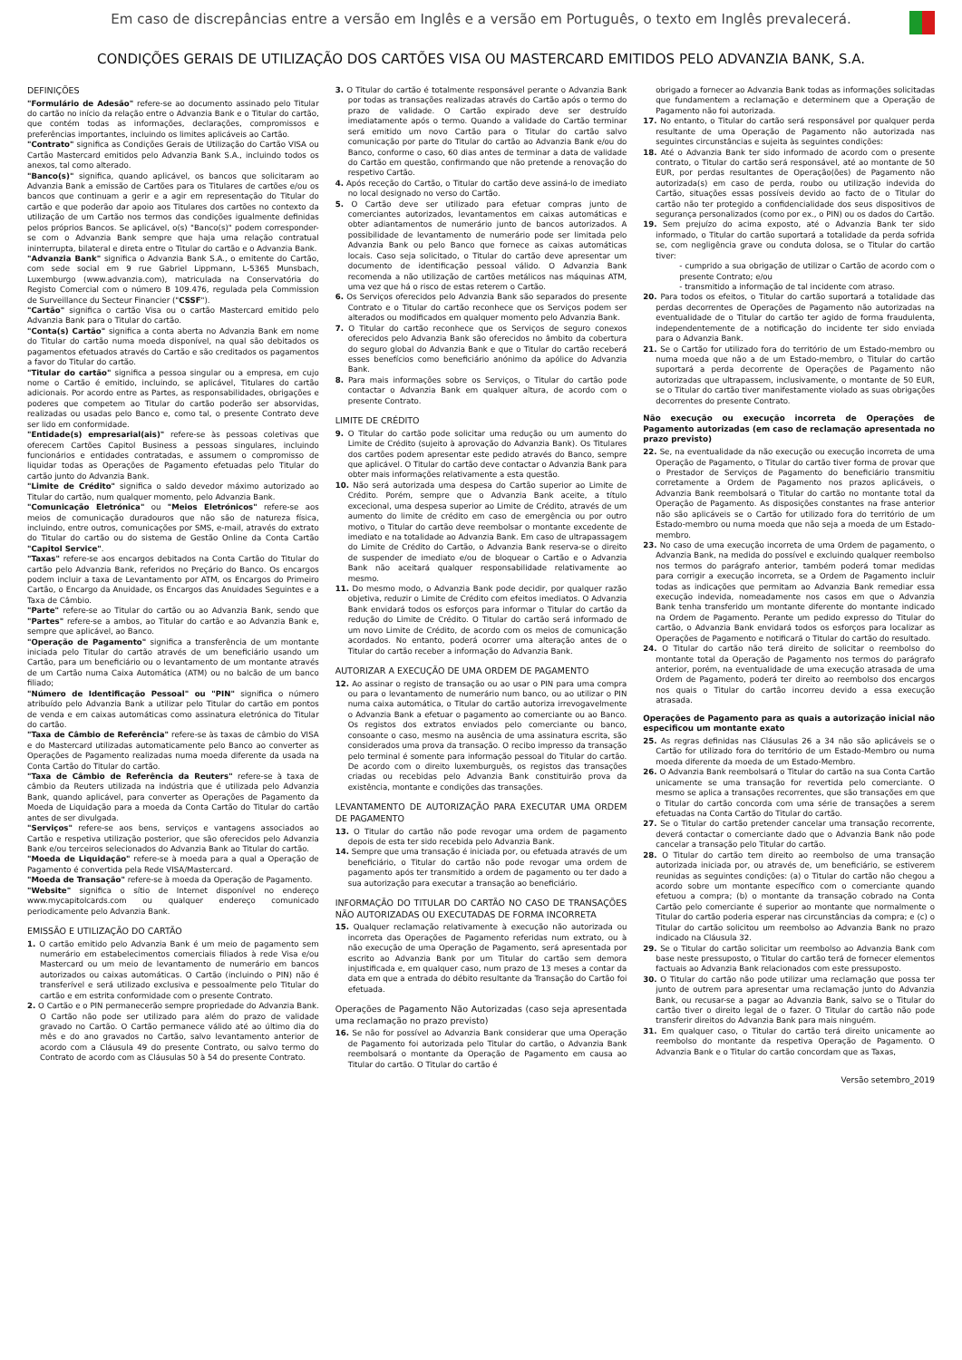Em caso de discrepâncias entre a versão em Inglês e a versão em Português, o texto em Inglês prevalecerá.
CONDIÇÕES GERAIS DE UTILIZAÇÃO DOS CARTÕES VISA OU MASTERCARD EMITIDOS PELO ADVANZIA BANK, S.A.
DEFINIÇÕES
"Formulário de Adesão" refere-se ao documento assinado pelo Titular do cartão no início da relação entre o Advanzia Bank e o Titular do cartão, que contém todas as informações, declarações, compromissos e preferências importantes, incluindo os limites aplicáveis ao Cartão.
"Contrato" significa as Condições Gerais de Utilização do Cartão VISA ou Cartão Mastercard emitidos pelo Advanzia Bank S.A., incluindo todos os anexos, tal como alterado.
"Banco(s)" significa, quando aplicável, os bancos que solicitaram ao Advanzia Bank a emissão de Cartões para os Titulares de cartões e/ou os bancos que continuam a gerir e a agir em representação do Titular do cartão e que poderão dar apoio aos Titulares dos cartões no contexto da utilização de um Cartão nos termos das condições igualmente definidas pelos próprios Bancos. Se aplicável, o(s) "Banco(s)" podem corresponder-se com o Advanzia Bank sempre que haja uma relação contratual ininterrupta, bilateral e direta entre o Titular do cartão e o Advanzia Bank.
"Advanzia Bank" significa o Advanzia Bank S.A., o emitente do Cartão, com sede social em 9 rue Gabriel Lippmann, L-5365 Munsbach, Luxemburgo (www.advanzia.com), matriculada na Conservatória do Registo Comercial com o número B 109.476, regulada pela Commission de Surveillance du Secteur Financier ("CSSF").
"Cartão" significa o cartão Visa ou o cartão Mastercard emitido pelo Advanzia Bank para o Titular do cartão.
"Conta(s) Cartão" significa a conta aberta no Advanzia Bank em nome do Titular do cartão numa moeda disponível, na qual são debitados os pagamentos efetuados através do Cartão e são creditados os pagamentos a favor do Titular do cartão.
"Titular do cartão" significa a pessoa singular ou a empresa, em cujo nome o Cartão é emitido, incluindo, se aplicável, Titulares do cartão adicionais. Por acordo entre as Partes, as responsabilidades, obrigações e poderes que competem ao Titular do cartão poderão ser absorvidas, realizadas ou usadas pelo Banco e, como tal, o presente Contrato deve ser lido em conformidade.
"Entidade(s) empresarial(ais)" refere-se às pessoas coletivas que oferecem Cartões Capitol Business a pessoas singulares, incluindo funcionários e entidades contratadas, e assumem o compromisso de liquidar todas as Operações de Pagamento efetuadas pelo Titular do cartão junto do Advanzia Bank.
"Limite de Crédito" significa o saldo devedor máximo autorizado ao Titular do cartão, num qualquer momento, pelo Advanzia Bank.
"Comunicação Eletrónica" ou "Meios Eletrónicos" refere-se aos meios de comunicação duradouros que não são de natureza física, incluindo, entre outros, comunicações por SMS, e-mail, através do extrato do Titular do cartão ou do sistema de Gestão Online da Conta Cartão "Capitol Service".
"Taxas" refere-se aos encargos debitados na Conta Cartão do Titular do cartão pelo Advanzia Bank, referidos no Preçário do Banco. Os encargos podem incluir a taxa de Levantamento por ATM, os Encargos do Primeiro Cartão, o Encargo da Anuidade, os Encargos das Anuidades Seguintes e a Taxa de Câmbio.
"Parte" refere-se ao Titular do cartão ou ao Advanzia Bank, sendo que "Partes" refere-se a ambos, ao Titular do cartão e ao Advanzia Bank e, sempre que aplicável, ao Banco.
"Operação de Pagamento" significa a transferência de um montante iniciada pelo Titular do cartão através de um beneficiário usando um Cartão, para um beneficiário ou o levantamento de um montante através de um Cartão numa Caixa Automática (ATM) ou no balcão de um banco filiado;
"Número de Identificação Pessoal" ou "PIN" significa o número atribuído pelo Advanzia Bank a utilizar pelo Titular do cartão em pontos de venda e em caixas automáticas como assinatura eletrónica do Titular do cartão.
"Taxa de Câmbio de Referência" refere-se às taxas de câmbio do VISA e do Mastercard utilizadas automaticamente pelo Banco ao converter as Operações de Pagamento realizadas numa moeda diferente da usada na Conta Cartão do Titular do cartão.
"Taxa de Câmbio de Referência da Reuters" refere-se à taxa de câmbio da Reuters utilizada na indústria que é utilizada pelo Advanzia Bank, quando aplicável, para converter as Operações de Pagamento da Moeda de Liquidação para a moeda da Conta Cartão do Titular do cartão antes de ser divulgada.
"Serviços" refere-se aos bens, serviços e vantagens associados ao Cartão e respetiva utilização posterior, que são oferecidos pelo Advanzia Bank e/ou terceiros selecionados do Advanzia Bank ao Titular do cartão.
"Moeda de Liquidação" refere-se à moeda para a qual a Operação de Pagamento é convertida pela Rede VISA/Mastercard.
"Moeda de Transação" refere-se à moeda da Operação de Pagamento.
"Website" significa o sítio de Internet disponível no endereço www.mycapitolcards.com ou qualquer endereço comunicado periodicamente pelo Advanzia Bank.
EMISSÃO E UTILIZAÇÃO DO CARTÃO
1. O cartão emitido pelo Advanzia Bank é um meio de pagamento sem numerário em estabelecimentos comerciais filiados à rede Visa e/ou Mastercard ou um meio de levantamento de numerário em bancos autorizados ou caixas automáticas. O Cartão (incluindo o PIN) não é transferível e será utilizado exclusiva e pessoalmente pelo Titular do cartão e em estrita conformidade com o presente Contrato.
2. O Cartão e o PIN permanecerão sempre propriedade do Advanzia Bank. O Cartão não pode ser utilizado para além do prazo de validade gravado no Cartão. O Cartão permanece válido até ao último dia do mês e do ano gravados no Cartão, salvo levantamento anterior de acordo com a Cláusula 49 do presente Contrato, ou salvo termo do Contrato de acordo com as Cláusulas 50 à 54 do presente Contrato.
3. O Titular do cartão é totalmente responsável perante o Advanzia Bank por todas as transações realizadas através do Cartão após o termo do prazo de validade. O Cartão expirado deve ser destruído imediatamente após o termo. Quando a validade do Cartão terminar será emitido um novo Cartão para o Titular do cartão salvo comunicação por parte do Titular do cartão ao Advanzia Bank e/ou do Banco, conforme o caso, 60 dias antes de terminar a data de validade do Cartão em questão, confirmando que não pretende a renovação do respetivo Cartão.
4. Após receção do Cartão, o Titular do cartão deve assiná-lo de imediato no local designado no verso do Cartão.
5. O Cartão deve ser utilizado para efetuar compras junto de comerciantes autorizados, levantamentos em caixas automáticas e obter adiantamentos de numerário junto de bancos autorizados. A possibilidade de levantamento de numerário pode ser limitada pelo Advanzia Bank ou pelo Banco que fornece as caixas automáticas locais. Caso seja solicitado, o Titular do cartão deve apresentar um documento de identificação pessoal válido. O Advanzia Bank recomenda a não utilização de cartões metálicos nas máquinas ATM, uma vez que há o risco de estas reterem o Cartão.
6. Os Serviços oferecidos pelo Advanzia Bank são separados do presente Contrato e o Titular do cartão reconhece que os Serviços podem ser alterados ou modificados em qualquer momento pelo Advanzia Bank.
7. O Titular do cartão reconhece que os Serviços de seguro conexos oferecidos pelo Advanzia Bank são oferecidos no âmbito da cobertura do seguro global do Advanzia Bank e que o Titular do cartão receberá esses benefícios como beneficiário anónimo da apólice do Advanzia Bank.
8. Para mais informações sobre os Serviços, o Titular do cartão pode contactar o Advanzia Bank em qualquer altura, de acordo com o presente Contrato.
LIMITE DE CRÉDITO
9. O Titular do cartão pode solicitar uma redução ou um aumento do Limite de Crédito (sujeito à aprovação do Advanzia Bank). Os Titulares dos cartões podem apresentar este pedido através do Banco, sempre que aplicável. O Titular do cartão deve contactar o Advanzia Bank para obter mais informações relativamente a esta questão.
10. Não será autorizada uma despesa do Cartão superior ao Limite de Crédito. Porém, sempre que o Advanzia Bank aceite, a título excecional, uma despesa superior ao Limite de Crédito, através de um aumento do limite de crédito em caso de emergência ou por outro motivo, o Titular do cartão deve reembolsar o montante excedente de imediato e na totalidade ao Advanzia Bank. Em caso de ultrapassagem do Limite de Crédito do Cartão, o Advanzia Bank reserva-se o direito de suspender de imediato e/ou de bloquear o Cartão e o Advanzia Bank não aceitará qualquer responsabilidade relativamente ao mesmo.
11. Do mesmo modo, o Advanzia Bank pode decidir, por qualquer razão objetiva, reduzir o Limite de Crédito com efeitos imediatos. O Advanzia Bank envidará todos os esforços para informar o Titular do cartão da redução do Limite de Crédito. O Titular do cartão será informado de um novo Limite de Crédito, de acordo com os meios de comunicação acordados. No entanto, poderá ocorrer uma alteração antes de o Titular do cartão receber a informação do Advanzia Bank.
AUTORIZAR A EXECUÇÃO DE UMA ORDEM DE PAGAMENTO
12. Ao assinar o registo de transação ou ao usar o PIN para uma compra ou para o levantamento de numerário num banco, ou ao utilizar o PIN numa caixa automática, o Titular do cartão autoriza irrevogavelmente o Advanzia Bank a efetuar o pagamento ao comerciante ou ao Banco. Os registos dos extratos enviados pelo comerciante ou banco, consoante o caso, mesmo na ausência de uma assinatura escrita, são considerados uma prova da transação. O recibo impresso da transação pelo terminal é somente para informação pessoal do Titular do cartão. De acordo com o direito luxemburguês, os registos das transações criadas ou recebidas pelo Advanzia Bank constituirão prova da existência, montante e condições das transações.
LEVANTAMENTO DE AUTORIZAÇÃO PARA EXECUTAR UMA ORDEM DE PAGAMENTO
13. O Titular do cartão não pode revogar uma ordem de pagamento depois de esta ter sido recebida pelo Advanzia Bank.
14. Sempre que uma transação é iniciada por, ou efetuada através de um beneficiário, o Titular do cartão não pode revogar uma ordem de pagamento após ter transmitido a ordem de pagamento ou ter dado a sua autorização para executar a transação ao beneficiário.
INFORMAÇÃO DO TITULAR DO CARTÃO NO CASO DE TRANSAÇÕES NÃO AUTORIZADAS OU EXECUTADAS DE FORMA INCORRETA
15. Qualquer reclamação relativamente à execução não autorizada ou incorreta das Operações de Pagamento referidas num extrato, ou à não execução de uma Operação de Pagamento, será apresentada por escrito ao Advanzia Bank por um Titular do cartão sem demora injustificada e, em qualquer caso, num prazo de 13 meses a contar da data em que a entrada do débito resultante da Transação do Cartão foi efetuada.
Operações de Pagamento Não Autorizadas (caso seja apresentada uma reclamação no prazo previsto)
16. Se não for possível ao Advanzia Bank considerar que uma Operação de Pagamento foi autorizada pelo Titular do cartão, o Advanzia Bank reembolsará o montante da Operação de Pagamento em causa ao Titular do cartão. O Titular do cartão é
obrigado a fornecer ao Advanzia Bank todas as informações solicitadas que fundamentem a reclamação e determinem que a Operação de Pagamento não foi autorizada.
17. No entanto, o Titular do cartão será responsável por qualquer perda resultante de uma Operação de Pagamento não autorizada nas seguintes circunstâncias e sujeita às seguintes condições:
18. Até o Advanzia Bank ter sido informado de acordo com o presente contrato, o Titular do cartão será responsável, até ao montante de 50 EUR, por perdas resultantes de Operação(ões) de Pagamento não autorizada(s) em caso de perda, roubo ou utilização indevida do Cartão, situações essas possíveis devido ao facto de o Titular do cartão não ter protegido a confidencialidade dos seus dispositivos de segurança personalizados (como por ex., o PIN) ou os dados do Cartão.
19. Sem prejuízo do acima exposto, até o Advanzia Bank ter sido informado, o Titular do cartão suportará a totalidade da perda sofrida se, com negligência grave ou conduta dolosa, se o Titular do cartão tiver:
- cumprido a sua obrigação de utilizar o Cartão de acordo com o presente Contrato; e/ou
- transmitido a informação de tal incidente com atraso.
20. Para todos os efeitos, o Titular do cartão suportará a totalidade das perdas decorrentes de Operações de Pagamento não autorizadas na eventualidade de o Titular do cartão ter agido de forma fraudulenta, independentemente de a notificação do incidente ter sido enviada para o Advanzia Bank.
21. Se o Cartão for utilizado fora do território de um Estado-membro ou numa moeda que não a de um Estado-membro, o Titular do cartão suportará a perda decorrente de Operações de Pagamento não autorizadas que ultrapassem, inclusivamente, o montante de 50 EUR, se o Titular do cartão tiver manifestamente violado as suas obrigações decorrentes do presente Contrato.
Não execução ou execução incorreta de Operações de Pagamento autorizadas (em caso de reclamação apresentada no prazo previsto)
22. Se, na eventualidade da não execução ou execução incorreta de uma Operação de Pagamento, o Titular do cartão tiver forma de provar que o Prestador de Serviços de Pagamento do beneficiário transmitiu corretamente a Ordem de Pagamento nos prazos aplicáveis, o Advanzia Bank reembolsará o Titular do cartão no montante total da Operação de Pagamento. As disposições constantes na frase anterior não são aplicáveis se o Cartão for utilizado fora do território de um Estado-membro ou numa moeda que não seja a moeda de um Estado-membro.
23. No caso de uma execução incorreta de uma Ordem de pagamento, o Advanzia Bank, na medida do possível e excluindo qualquer reembolso nos termos do parágrafo anterior, também poderá tomar medidas para corrigir a execução incorreta, se a Ordem de Pagamento incluir todas as indicações que permitam ao Advanzia Bank remediar essa execução indevida, nomeadamente nos casos em que o Advanzia Bank tenha transferido um montante diferente do montante indicado na Ordem de Pagamento. Perante um pedido expresso do Titular do cartão, o Advanzia Bank envidará todos os esforços para localizar as Operações de Pagamento e notificará o Titular do cartão do resultado.
24. O Titular do cartão não terá direito de solicitar o reembolso do montante total da Operação de Pagamento nos termos do parágrafo anterior, porém, na eventualidade de uma execução atrasada de uma Ordem de Pagamento, poderá ter direito ao reembolso dos encargos nos quais o Titular do cartão incorreu devido a essa execução atrasada.
Operações de Pagamento para as quais a autorização inicial não especificou um montante exato
25. As regras definidas nas Cláusulas 26 a 34 não são aplicáveis se o Cartão for utilizado fora do território de um Estado-Membro ou numa moeda diferente da moeda de um Estado-Membro.
26. O Advanzia Bank reembolsará o Titular do cartão na sua Conta Cartão unicamente se uma transação for revertida pelo comerciante. O mesmo se aplica a transações recorrentes, que são transações em que o Titular do cartão concorda com uma série de transações a serem efetuadas na Conta Cartão do Titular do cartão.
27. Se o Titular do cartão pretender cancelar uma transação recorrente, deverá contactar o comerciante dado que o Advanzia Bank não pode cancelar a transação pelo Titular do cartão.
28. O Titular do cartão tem direito ao reembolso de uma transação autorizada iniciada por, ou através de, um beneficiário, se estiverem reunidas as seguintes condições: (a) o Titular do cartão não chegou a acordo sobre um montante específico com o comerciante quando efetuou a compra; (b) o montante da transação cobrado na Conta Cartão pelo comerciante é superior ao montante que normalmente o Titular do cartão poderia esperar nas circunstâncias da compra; e (c) o Titular do cartão solicitou um reembolso ao Advanzia Bank no prazo indicado na Cláusula 32.
29. Se o Titular do cartão solicitar um reembolso ao Advanzia Bank com base neste pressuposto, o Titular do cartão terá de fornecer elementos factuais ao Advanzia Bank relacionados com este pressuposto.
30. O Titular do cartão não pode utilizar uma reclamação que possa ter junto de outrem para apresentar uma reclamação junto do Advanzia Bank, ou recusar-se a pagar ao Advanzia Bank, salvo se o Titular do cartão tiver o direito legal de o fazer. O Titular do cartão não pode transferir direitos do Advanzia Bank para mais ninguém.
31. Em qualquer caso, o Titular do cartão terá direito unicamente ao reembolso do montante da respetiva Operação de Pagamento. O Advanzia Bank e o Titular do cartão concordam que as Taxas,
Versão setembro_2019